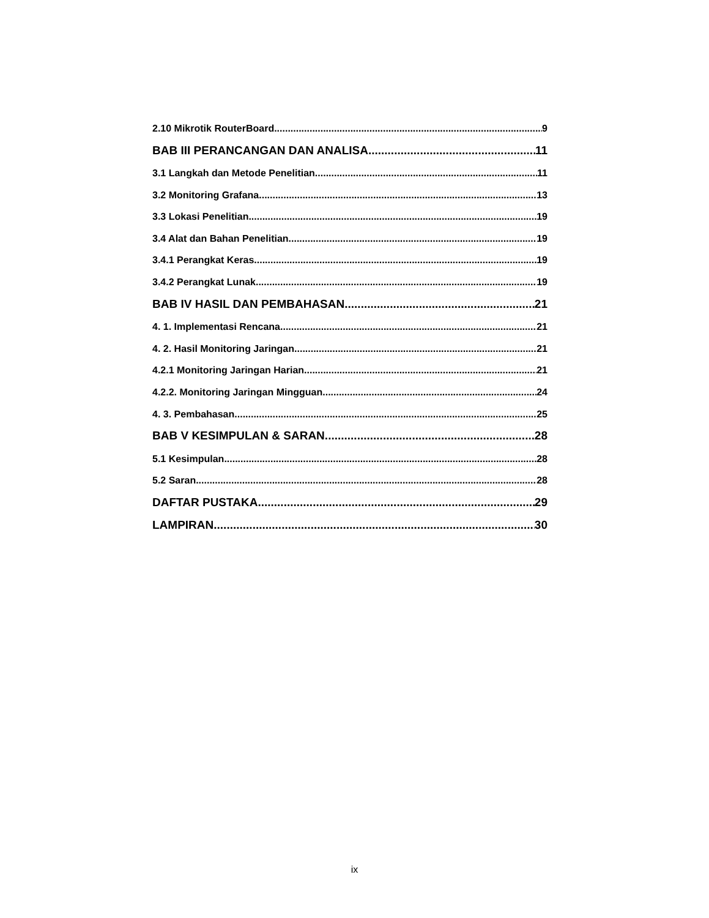2.10 Mikrotik RouterBoard 9
BAB III PERANCANGAN DAN ANALISA 11
3.1 Langkah dan Metode Penelitian 11
3.2 Monitoring Grafana 13
3.3 Lokasi Penelitian 19
3.4 Alat dan Bahan Penelitian 19
3.4.1 Perangkat Keras 19
3.4.2 Perangkat Lunak 19
BAB IV HASIL DAN PEMBAHASAN 21
4. 1. Implementasi Rencana 21
4. 2. Hasil Monitoring Jaringan 21
4.2.1 Monitoring Jaringan Harian 21
4.2.2. Monitoring Jaringan Mingguan 24
4. 3. Pembahasan 25
BAB V KESIMPULAN & SARAN 28
5.1 Kesimpulan 28
5.2 Saran 28
DAFTAR PUSTAKA 29
LAMPIRAN 30
ix